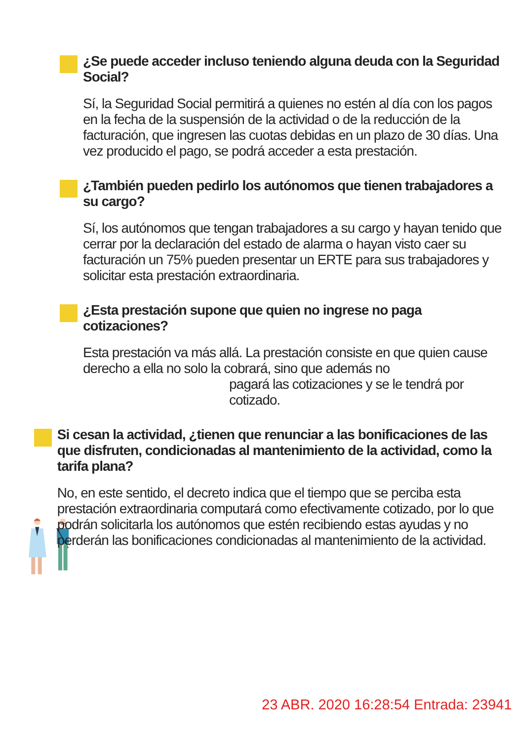¿Se puede acceder incluso teniendo alguna deuda con la Seguridad Social?
Sí, la Seguridad Social permitirá a quienes no estén al día con los pagos en la fecha de la suspensión de la actividad o de la reducción de la facturación, que ingresen las cuotas debidas en un plazo de 30 días. Una vez producido el pago, se podrá acceder a esta prestación.
¿También pueden pedirlo los autónomos que tienen trabajadores a su cargo?
Sí, los autónomos que tengan trabajadores a su cargo y hayan tenido que cerrar por la declaración del estado de alarma o hayan visto caer su facturación un 75% pueden presentar un ERTE para sus trabajadores y solicitar esta prestación extraordinaria.
¿Esta prestación supone que quien no ingrese no paga cotizaciones?
Esta prestación va más allá. La prestación consiste en que quien cause derecho a ella no solo la cobrará, sino que además no
pagará las cotizaciones y se le tendrá por cotizado.
Si cesan la actividad, ¿tienen que renunciar a las bonificaciones de las que disfruten, condicionadas al mantenimiento de la actividad, como la tarifa plana?
No, en este sentido, el decreto indica que el tiempo que se perciba esta prestación extraordinaria computará como efectivamente cotizado, por lo que podrán solicitarla los autónomos que estén recibiendo estas ayudas y no perderán las bonificaciones condicionadas al mantenimiento de la actividad.
23 ABR. 2020 16:28:54 Entrada: 23941